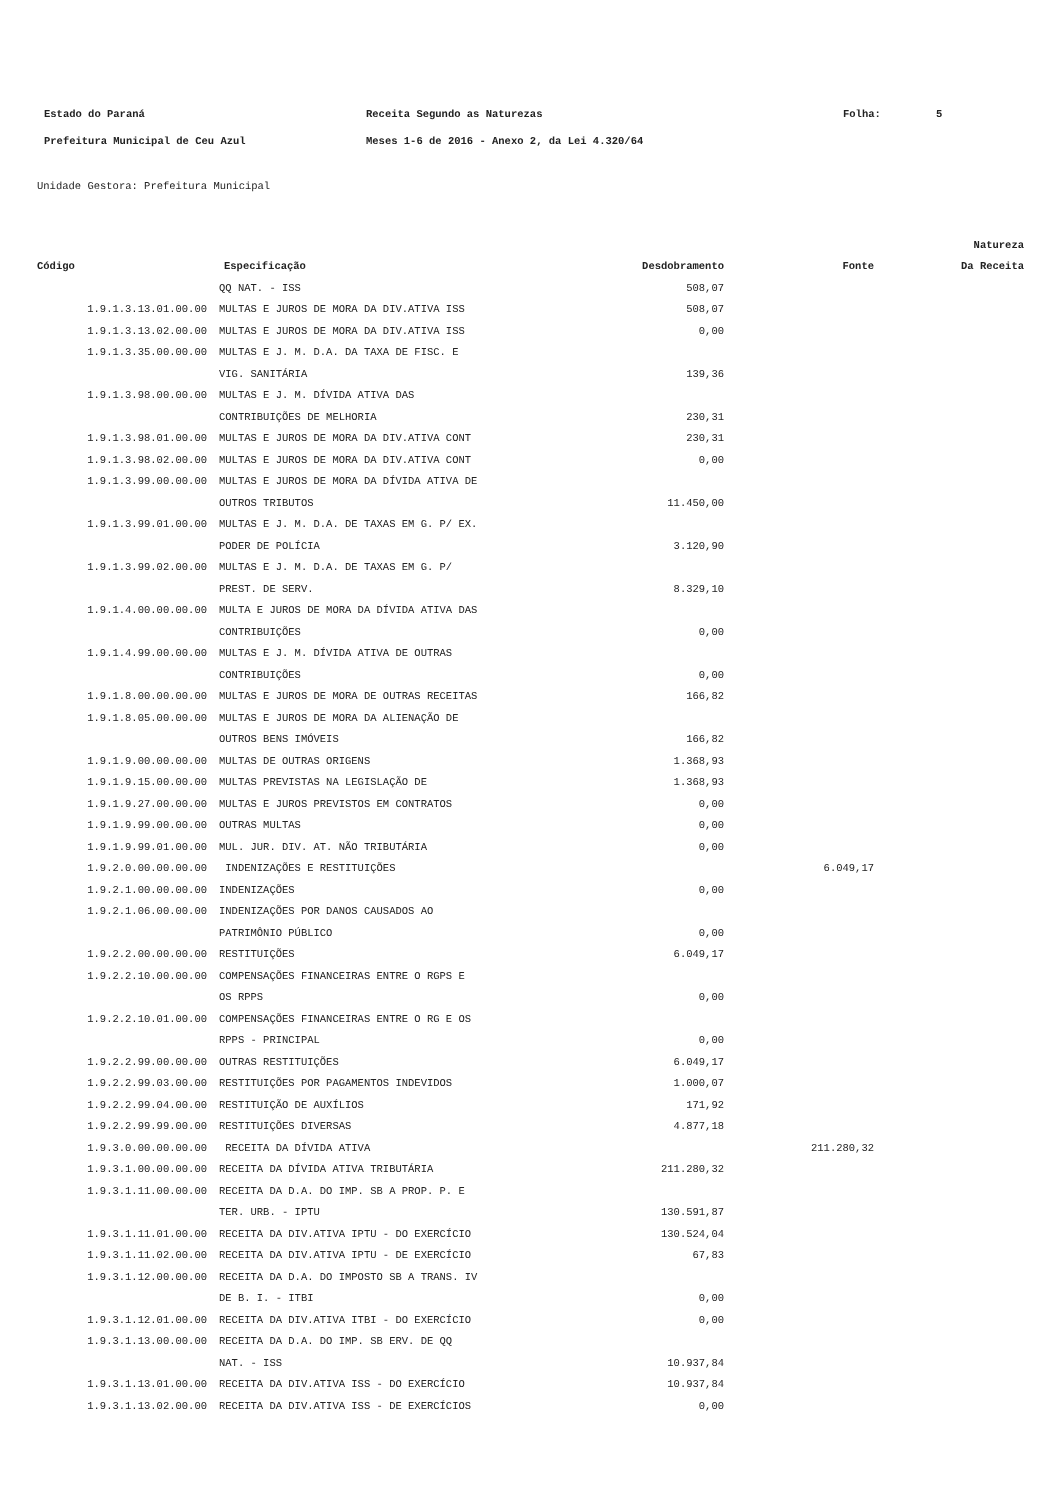Estado do Paraná Receita Segundo as Naturezas Folha: 5
Prefeitura Municipal de Ceu Azul Meses 1-6 de 2016 - Anexo 2, da Lei 4.320/64
Unidade Gestora: Prefeitura Municipal
| | | | | Natureza |
| --- | --- | --- | --- | --- |
| Código | Especificação | Desdobramento | Fonte | Da Receita |
| | QQ NAT. - ISS | 508,07 | | |
| 1.9.1.3.13.01.00.00 | MULTAS E JUROS DE MORA DA DIV.ATIVA ISS | 508,07 | | |
| 1.9.1.3.13.02.00.00 | MULTAS E JUROS DE MORA DA DIV.ATIVA ISS | 0,00 | | |
| 1.9.1.3.35.00.00.00 | MULTAS E J. M. D.A. DA TAXA DE FISC. E | | | |
| | VIG. SANITÁRIA | 139,36 | | |
| 1.9.1.3.98.00.00.00 | MULTAS E J. M. DÍVIDA ATIVA DAS | | | |
| | CONTRIBUIÇÕES DE MELHORIA | 230,31 | | |
| 1.9.1.3.98.01.00.00 | MULTAS E JUROS DE MORA DA DIV.ATIVA CONT | 230,31 | | |
| 1.9.1.3.98.02.00.00 | MULTAS E JUROS DE MORA DA DIV.ATIVA CONT | 0,00 | | |
| 1.9.1.3.99.00.00.00 | MULTAS E JUROS DE MORA DA DÍVIDA ATIVA DE | | | |
| | OUTROS TRIBUTOS | 11.450,00 | | |
| 1.9.1.3.99.01.00.00 | MULTAS E J. M. D.A. DE TAXAS EM G. P/ EX. | | | |
| | PODER DE POLÍCIA | 3.120,90 | | |
| 1.9.1.3.99.02.00.00 | MULTAS E J. M. D.A. DE TAXAS EM G. P/ | | | |
| | PREST. DE SERV. | 8.329,10 | | |
| 1.9.1.4.00.00.00.00 | MULTA E JUROS DE MORA DA DÍVIDA ATIVA DAS | | | |
| | CONTRIBUIÇÕES | 0,00 | | |
| 1.9.1.4.99.00.00.00 | MULTAS E J. M. DÍVIDA ATIVA DE OUTRAS | | | |
| | CONTRIBUIÇÕES | 0,00 | | |
| 1.9.1.8.00.00.00.00 | MULTAS E JUROS DE MORA DE OUTRAS RECEITAS | 166,82 | | |
| 1.9.1.8.05.00.00.00 | MULTAS E JUROS DE MORA DA ALIENAÇÃO DE | | | |
| | OUTROS BENS IMÓVEIS | 166,82 | | |
| 1.9.1.9.00.00.00.00 | MULTAS DE OUTRAS ORIGENS | 1.368,93 | | |
| 1.9.1.9.15.00.00.00 | MULTAS PREVISTAS NA LEGISLAÇÃO DE | 1.368,93 | | |
| 1.9.1.9.27.00.00.00 | MULTAS E JUROS PREVISTOS EM CONTRATOS | 0,00 | | |
| 1.9.1.9.99.00.00.00 | OUTRAS MULTAS | 0,00 | | |
| 1.9.1.9.99.01.00.00 | MUL. JUR. DIV. AT. NÃO TRIBUTÁRIA | 0,00 | | |
| 1.9.2.0.00.00.00.00 | INDENIZAÇÕES E RESTITUIÇÕES | | 6.049,17 | |
| 1.9.2.1.00.00.00.00 | INDENIZAÇÕES | 0,00 | | |
| 1.9.2.1.06.00.00.00 | INDENIZAÇÕES POR DANOS CAUSADOS AO | | | |
| | PATRIMÔNIO PÚBLICO | 0,00 | | |
| 1.9.2.2.00.00.00.00 | RESTITUIÇÕES | 6.049,17 | | |
| 1.9.2.2.10.00.00.00 | COMPENSAÇÕES FINANCEIRAS ENTRE O RGPS E | | | |
| | OS RPPS | 0,00 | | |
| 1.9.2.2.10.01.00.00 | COMPENSAÇÕES FINANCEIRAS ENTRE O RG E OS | | | |
| | RPPS - PRINCIPAL | 0,00 | | |
| 1.9.2.2.99.00.00.00 | OUTRAS RESTITUIÇÕES | 6.049,17 | | |
| 1.9.2.2.99.03.00.00 | RESTITUIÇÕES POR PAGAMENTOS INDEVIDOS | 1.000,07 | | |
| 1.9.2.2.99.04.00.00 | RESTITUIÇÃO DE AUXÍLIOS | 171,92 | | |
| 1.9.2.2.99.99.00.00 | RESTITUIÇÕES DIVERSAS | 4.877,18 | | |
| 1.9.3.0.00.00.00.00 | RECEITA DA DÍVIDA ATIVA | | 211.280,32 | |
| 1.9.3.1.00.00.00.00 | RECEITA DA DÍVIDA ATIVA TRIBUTÁRIA | 211.280,32 | | |
| 1.9.3.1.11.00.00.00 | RECEITA DA D.A. DO IMP. SB A PROP. P. E | | | |
| | TER. URB. - IPTU | 130.591,87 | | |
| 1.9.3.1.11.01.00.00 | RECEITA DA DIV.ATIVA IPTU - DO EXERCÍCIO | 130.524,04 | | |
| 1.9.3.1.11.02.00.00 | RECEITA DA DIV.ATIVA IPTU - DE EXERCÍCIO | 67,83 | | |
| 1.9.3.1.12.00.00.00 | RECEITA DA D.A. DO IMPOSTO SB A TRANS. IV | | | |
| | DE B. I. - ITBI | 0,00 | | |
| 1.9.3.1.12.01.00.00 | RECEITA DA DIV.ATIVA ITBI - DO EXERCÍCIO | 0,00 | | |
| 1.9.3.1.13.00.00.00 | RECEITA DA D.A. DO IMP. SB ERV. DE QQ | | | |
| | NAT. - ISS | 10.937,84 | | |
| 1.9.3.1.13.01.00.00 | RECEITA DA DIV.ATIVA ISS - DO EXERCÍCIO | 10.937,84 | | |
| 1.9.3.1.13.02.00.00 | RECEITA DA DIV.ATIVA ISS - DE EXERCÍCIOS | 0,00 | | |